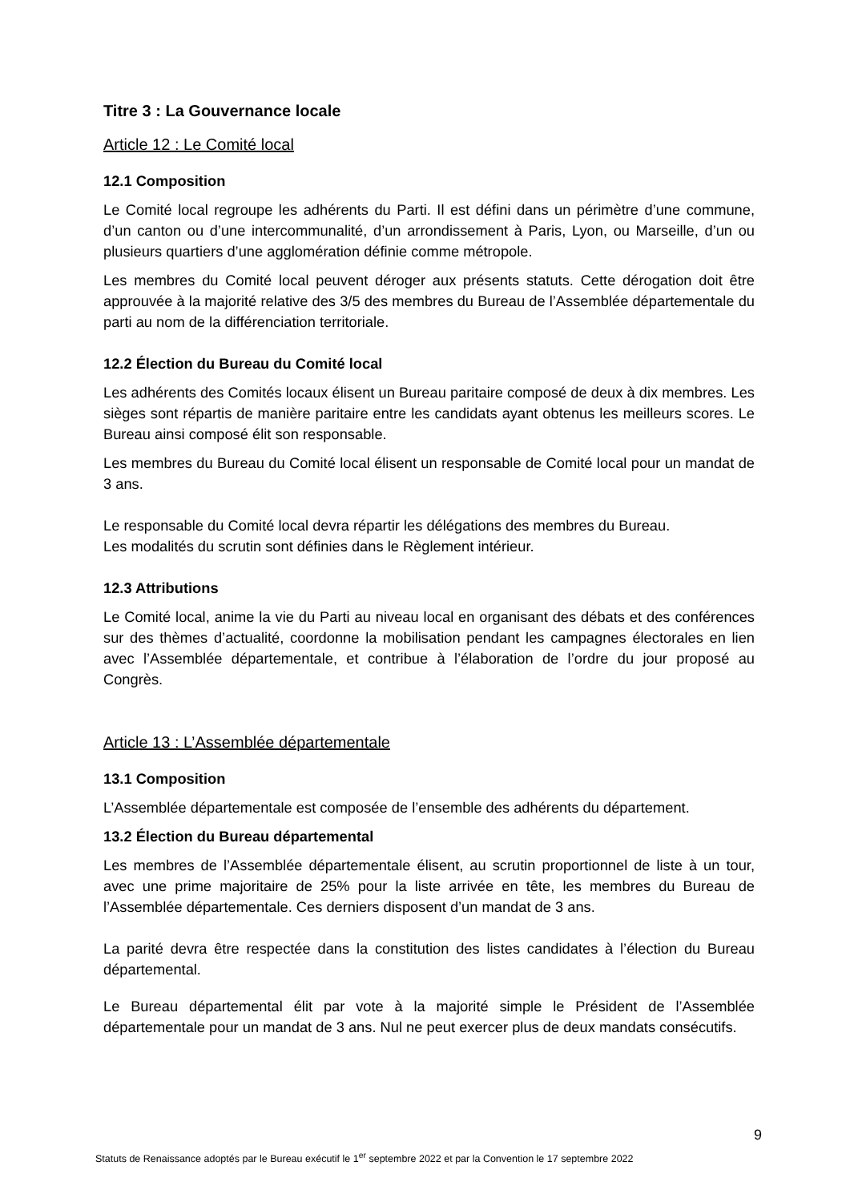Titre 3 : La Gouvernance locale
Article 12 : Le Comité local
12.1 Composition
Le Comité local regroupe les adhérents du Parti. Il est défini dans un périmètre d’une commune, d’un canton ou d’une intercommunalité, d’un arrondissement à Paris, Lyon, ou Marseille, d’un ou plusieurs quartiers d’une agglomération définie comme métropole.
Les membres du Comité local peuvent déroger aux présents statuts. Cette dérogation doit être approuvée à la majorité relative des 3/5 des membres du Bureau de l’Assemblée départementale du parti au nom de la différenciation territoriale.
12.2 Élection du Bureau du Comité local
Les adhérents des Comités locaux élisent un Bureau paritaire composé de deux à dix membres. Les sièges sont répartis de manière paritaire entre les candidats ayant obtenus les meilleurs scores. Le Bureau ainsi composé élit son responsable.
Les membres du Bureau du Comité local élisent un responsable de Comité local pour un mandat de 3 ans.
Le responsable du Comité local devra répartir les délégations des membres du Bureau.
Les modalités du scrutin sont définies dans le Règlement intérieur.
12.3 Attributions
Le Comité local, anime la vie du Parti au niveau local en organisant des débats et des conférences sur des thèmes d’actualité, coordonne la mobilisation pendant les campagnes électorales en lien avec l’Assemblée départementale, et contribue à l’élaboration de l’ordre du jour proposé au Congrès.
Article 13 : L’Assemblée départementale
13.1 Composition
L’Assemblée départementale est composée de l’ensemble des adhérents du département.
13.2 Élection du Bureau départemental
Les membres de l’Assemblée départementale élisent, au scrutin proportionnel de liste à un tour, avec une prime majoritaire de 25% pour la liste arrivée en tête, les membres du Bureau de l’Assemblée départementale. Ces derniers disposent d’un mandat de 3 ans.
La parité devra être respectée dans la constitution des listes candidates à l’élection du Bureau départemental.
Le Bureau départemental élit par vote à la majorité simple le Président de l’Assemblée départementale pour un mandat de 3 ans. Nul ne peut exercer plus de deux mandats consécutifs.
9
Statuts de Renaissance adoptés par le Bureau exécutif le 1<sup>er</sup> septembre 2022 et par la Convention le 17 septembre 2022